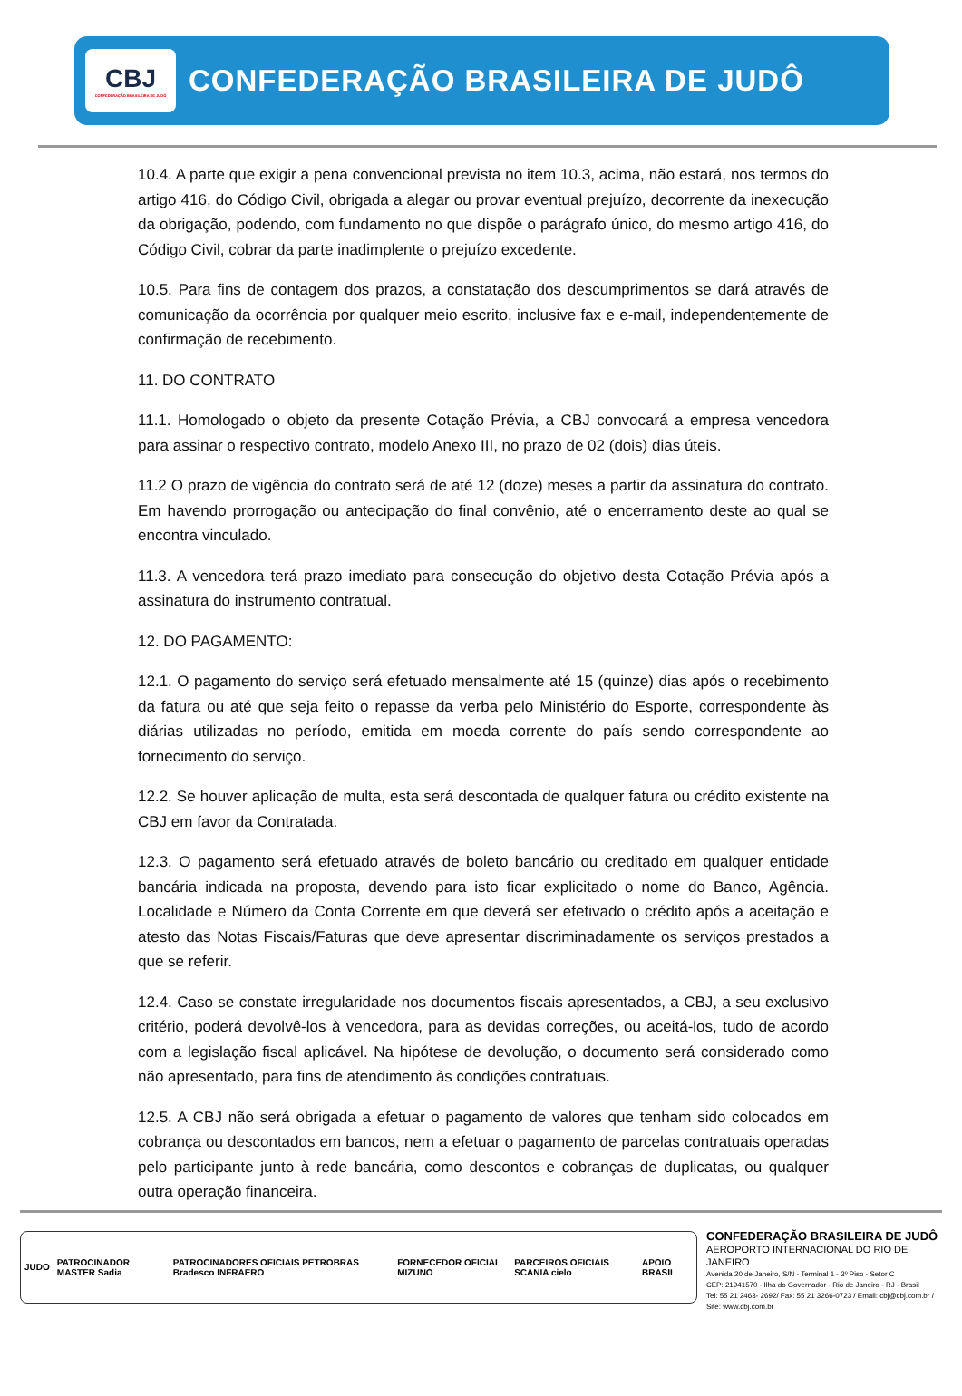CBJ
CONFEDERAÇÃO BRASILEIRA DE JUDÔ
CONFEDERAÇÃO BRASILEIRA DE JUDÔ
10.4. A parte que exigir a pena convencional prevista no item 10.3, acima, não estará, nos termos do artigo 416, do Código Civil, obrigada a alegar ou provar eventual prejuízo, decorrente da inexecução da obrigação, podendo, com fundamento no que dispõe o parágrafo único, do mesmo artigo 416, do Código Civil, cobrar da parte inadimplente o prejuízo excedente.
10.5. Para fins de contagem dos prazos, a constatação dos descumprimentos se dará através de comunicação da ocorrência por qualquer meio escrito, inclusive fax e e-mail, independentemente de confirmação de recebimento.
11. DO CONTRATO
11.1. Homologado o objeto da presente Cotação Prévia, a CBJ convocará a empresa vencedora para assinar o respectivo contrato, modelo Anexo III, no prazo de 02 (dois) dias úteis.
11.2 O prazo de vigência do contrato será de até 12 (doze) meses a partir da assinatura do contrato. Em havendo prorrogação ou antecipação do final convênio, até o encerramento deste ao qual se encontra vinculado.
11.3. A vencedora terá prazo imediato para consecução do objetivo desta Cotação Prévia após a assinatura do instrumento contratual.
12. DO PAGAMENTO:
12.1. O pagamento do serviço será efetuado mensalmente até 15 (quinze) dias após o recebimento da fatura ou até que seja feito o repasse da verba pelo Ministério do Esporte, correspondente às diárias utilizadas no período, emitida em moeda corrente do país sendo correspondente ao fornecimento do serviço.
12.2. Se houver aplicação de multa, esta será descontada de qualquer fatura ou crédito existente na CBJ em favor da Contratada.
12.3. O pagamento será efetuado através de boleto bancário ou creditado em qualquer entidade bancária indicada na proposta, devendo para isto ficar explicitado o nome do Banco, Agência. Localidade e Número da Conta Corrente em que deverá ser efetivado o crédito após a aceitação e atesto das Notas Fiscais/Faturas que deve apresentar discriminadamente os serviços prestados a que se referir.
12.4. Caso se constate irregularidade nos documentos fiscais apresentados, a CBJ, a seu exclusivo critério, poderá devolvê-los à vencedora, para as devidas correções, ou aceitá-los, tudo de acordo com a legislação fiscal aplicável. Na hipótese de devolução, o documento será considerado como não apresentado, para fins de atendimento às condições contratuais.
12.5. A CBJ não será obrigada a efetuar o pagamento de valores que tenham sido colocados em cobrança ou descontados em bancos, nem a efetuar o pagamento de parcelas contratuais operadas pelo participante junto à rede bancária, como descontos e cobranças de duplicatas, ou qualquer outra operação financeira.
JUDO PATROCINADOR MASTER Sadia PATROCINADORES OFICIAIS PETROBRAS Bradesco INFRAERO FORNECEDOR OFICIAL MIZUNO PARCEIROS OFICIAIS SCANIA cielo APOIO BRASIL
CONFEDERAÇÃO BRASILEIRA DE JUDÔ
AEROPORTO INTERNACIONAL DO RIO DE JANEIRO
Avenida 20 de Janeiro, S/N - Terminal 1 - 3º Piso - Setor C
CEP: 21941570 - Ilha do Governador - Rio de Janeiro - RJ - Brasil
Tel: 55 21 2463- 2692/ Fax: 55 21 3266-0723 / Email: cbj@cbj.com.br / Site: www.cbj.com.br